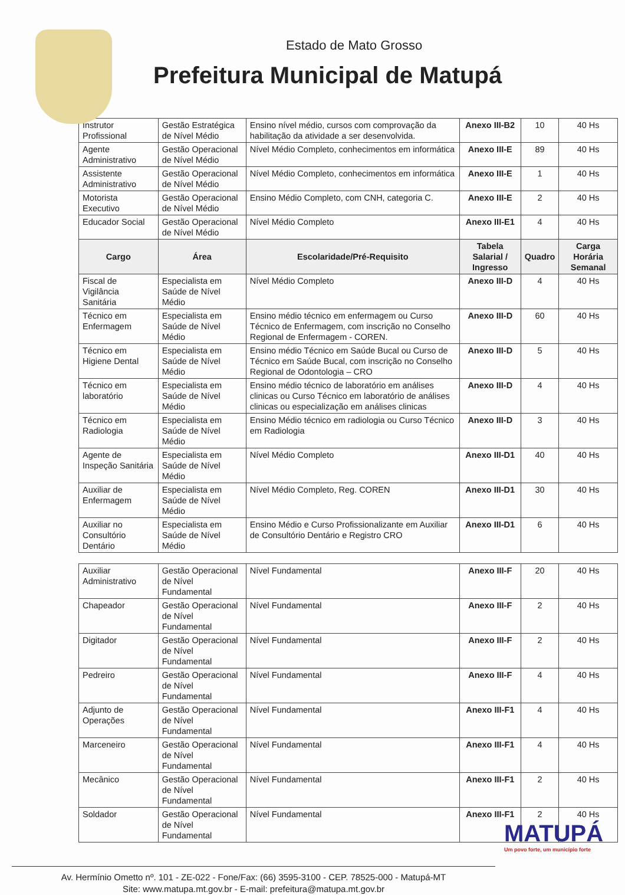Estado de Mato Grosso
Prefeitura Municipal de Matupá
| Instrutor Profissional | Gestão Estratégica de Nível Médio | Ensino nível médio, cursos com comprovação da habilitação da atividade a ser desenvolvida. | Anexo III-B2 | 10 | 40 Hs |
| Agente Administrativo | Gestão Operacional de Nível Médio | Nível Médio Completo, conhecimentos em informática | Anexo III-E | 89 | 40 Hs |
| Assistente Administrativo | Gestão Operacional de Nível Médio | Nível Médio Completo, conhecimentos em informática | Anexo III-E | 1 | 40 Hs |
| Motorista Executivo | Gestão Operacional de Nível Médio | Ensino Médio Completo, com CNH, categoria C. | Anexo III-E | 2 | 40 Hs |
| Educador Social | Gestão Operacional de Nível Médio | Nível Médio Completo | Anexo III-E1 | 4 | 40 Hs |
| Cargo | Área | Escolaridade/Pré-Requisito | Tabela Salarial / Ingresso | Quadro | Carga Horária Semanal |
| Fiscal de Vigilância Sanitária | Especialista em Saúde de Nível Médio | Nível Médio Completo | Anexo III-D | 4 | 40 Hs |
| Técnico em Enfermagem | Especialista em Saúde de Nível Médio | Ensino médio técnico em enfermagem ou Curso Técnico de Enfermagem, com inscrição no Conselho Regional de Enfermagem - COREN. | Anexo III-D | 60 | 40 Hs |
| Técnico em Higiene Dental | Especialista em Saúde de Nível Médio | Ensino médio Técnico em Saúde Bucal ou Curso de Técnico em Saúde Bucal, com inscrição no Conselho Regional de Odontologia – CRO | Anexo III-D | 5 | 40 Hs |
| Técnico em laboratório | Especialista em Saúde de Nível Médio | Ensino médio técnico de laboratório em análises clinicas ou Curso Técnico em laboratório de análises clinicas ou especialização em análises clinicas | Anexo III-D | 4 | 40 Hs |
| Técnico em Radiologia | Especialista em Saúde de Nível Médio | Ensino Médio técnico em radiologia ou Curso Técnico em Radiologia | Anexo III-D | 3 | 40 Hs |
| Agente de Inspeção Sanitária | Especialista em Saúde de Nível Médio | Nível Médio Completo | Anexo III-D1 | 40 | 40 Hs |
| Auxiliar de Enfermagem | Especialista em Saúde de Nível Médio | Nível Médio Completo, Reg. COREN | Anexo III-D1 | 30 | 40 Hs |
| Auxiliar no Consultório Dentário | Especialista em Saúde de Nível Médio | Ensino Médio e Curso Profissionalizante em Auxiliar de Consultório Dentário e Registro CRO | Anexo III-D1 | 6 | 40 Hs |
| Auxiliar Administrativo | Gestão Operacional de Nível Fundamental | Nível Fundamental | Anexo III-F | 20 | 40 Hs |
| Chapeador | Gestão Operacional de Nível Fundamental | Nível Fundamental | Anexo III-F | 2 | 40 Hs |
| Digitador | Gestão Operacional de Nível Fundamental | Nível Fundamental | Anexo III-F | 2 | 40 Hs |
| Pedreiro | Gestão Operacional de Nível Fundamental | Nível Fundamental | Anexo III-F | 4 | 40 Hs |
| Adjunto de Operações | Gestão Operacional de Nível Fundamental | Nível Fundamental | Anexo III-F1 | 4 | 40 Hs |
| Marceneiro | Gestão Operacional de Nível Fundamental | Nível Fundamental | Anexo III-F1 | 4 | 40 Hs |
| Mecânico | Gestão Operacional de Nível Fundamental | Nível Fundamental | Anexo III-F1 | 2 | 40 Hs |
| Soldador | Gestão Operacional de Nível Fundamental | Nível Fundamental | Anexo III-F1 | 2 | 40 Hs |
Av. Hermínio Ometto nº. 101 - ZE-022 - Fone/Fax: (66) 3595-3100 - CEP. 78525-000 - Matupá-MT
Site: www.matupa.mt.gov.br - E-mail: prefeitura@matupa.mt.gov.br
MATUPÁ
Um povo forte, um município forte